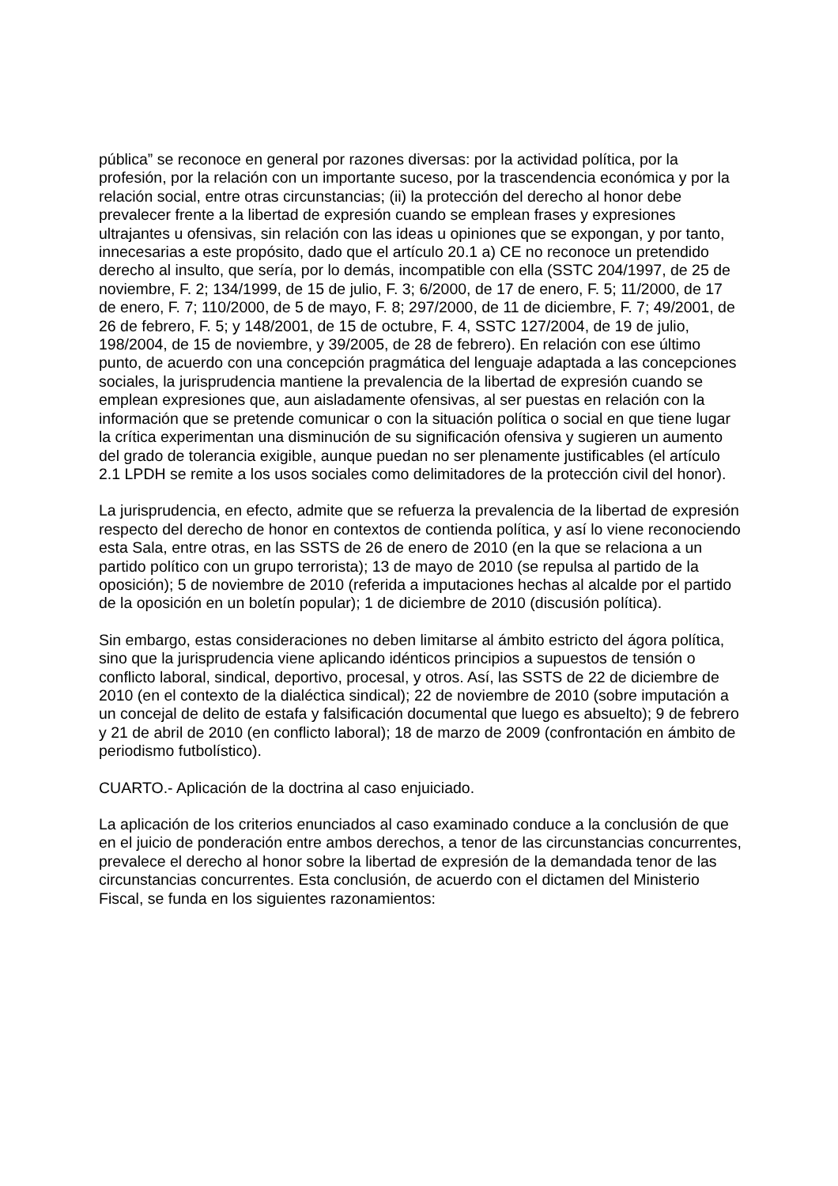pública” se reconoce en general por razones diversas: por la actividad política, por la profesión, por la relación con un importante suceso, por la trascendencia económica y por la relación social, entre otras circunstancias; (ii) la protección del derecho al honor debe prevalecer frente a la libertad de expresión cuando se emplean frases y expresiones ultrajantes u ofensivas, sin relación con las ideas u opiniones que se expongan, y por tanto, innecesarias a este propósito, dado que el artículo 20.1 a) CE no reconoce un pretendido derecho al insulto, que sería, por lo demás, incompatible con ella (SSTC 204/1997, de 25 de noviembre, F. 2; 134/1999, de 15 de julio, F. 3; 6/2000, de 17 de enero, F. 5; 11/2000, de 17 de enero, F. 7; 110/2000, de 5 de mayo, F. 8; 297/2000, de 11 de diciembre, F. 7; 49/2001, de 26 de febrero, F. 5; y 148/2001, de 15 de octubre, F. 4, SSTC 127/2004, de 19 de julio, 198/2004, de 15 de noviembre, y 39/2005, de 28 de febrero). En relación con ese último punto, de acuerdo con una concepción pragmática del lenguaje adaptada a las concepciones sociales, la jurisprudencia mantiene la prevalencia de la libertad de expresión cuando se emplean expresiones que, aun aisladamente ofensivas, al ser puestas en relación con la información que se pretende comunicar o con la situación política o social en que tiene lugar la crítica experimentan una disminución de su significación ofensiva y sugieren un aumento del grado de tolerancia exigible, aunque puedan no ser plenamente justificables (el artículo 2.1 LPDH se remite a los usos sociales como delimitadores de la protección civil del honor).
La jurisprudencia, en efecto, admite que se refuerza la prevalencia de la libertad de expresión respecto del derecho de honor en contextos de contienda política, y así lo viene reconociendo esta Sala, entre otras, en las SSTS de 26 de enero de 2010 (en la que se relaciona a un partido político con un grupo terrorista); 13 de mayo de 2010 (se repulsa al partido de la oposición); 5 de noviembre de 2010 (referida a imputaciones hechas al alcalde por el partido de la oposición en un boletín popular); 1 de diciembre de 2010 (discusión política).
Sin embargo, estas consideraciones no deben limitarse al ámbito estricto del ágora política, sino que la jurisprudencia viene aplicando idénticos principios a supuestos de tensión o conflicto laboral, sindical, deportivo, procesal, y otros. Así, las SSTS de 22 de diciembre de 2010 (en el contexto de la dialéctica sindical); 22 de noviembre de 2010 (sobre imputación a un concejal de delito de estafa y falsificación documental que luego es absuelto); 9 de febrero y 21 de abril de 2010 (en conflicto laboral); 18 de marzo de 2009 (confrontación en ámbito de periodismo futbolístico).
CUARTO.- Aplicación de la doctrina al caso enjuiciado.
La aplicación de los criterios enunciados al caso examinado conduce a la conclusión de que en el juicio de ponderación entre ambos derechos, a tenor de las circunstancias concurrentes, prevalece el derecho al honor sobre la libertad de expresión de la demandada tenor de las circunstancias concurrentes. Esta conclusión, de acuerdo con el dictamen del Ministerio Fiscal, se funda en los siguientes razonamientos: